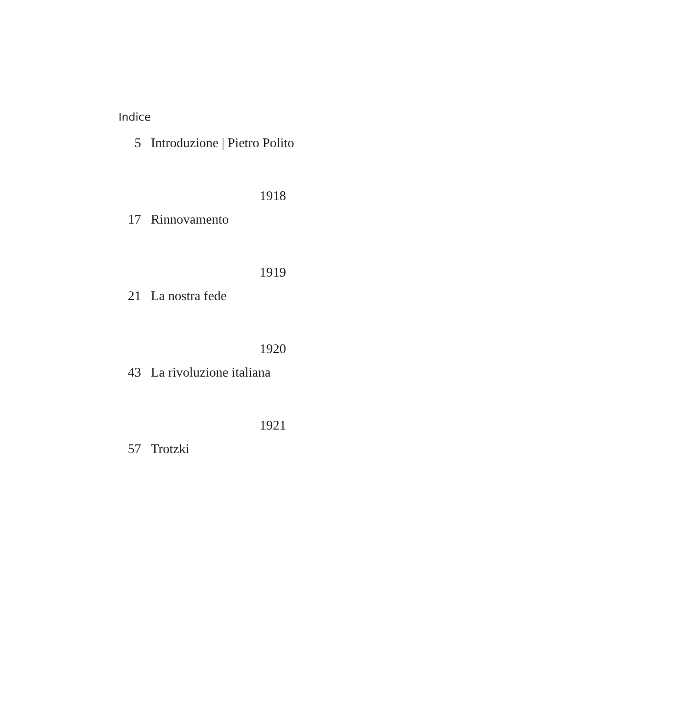Indice
5 Introduzione | Pietro Polito
1918
17 Rinnovamento
1919
21 La nostra fede
1920
43 La rivoluzione italiana
1921
57 Trotzki